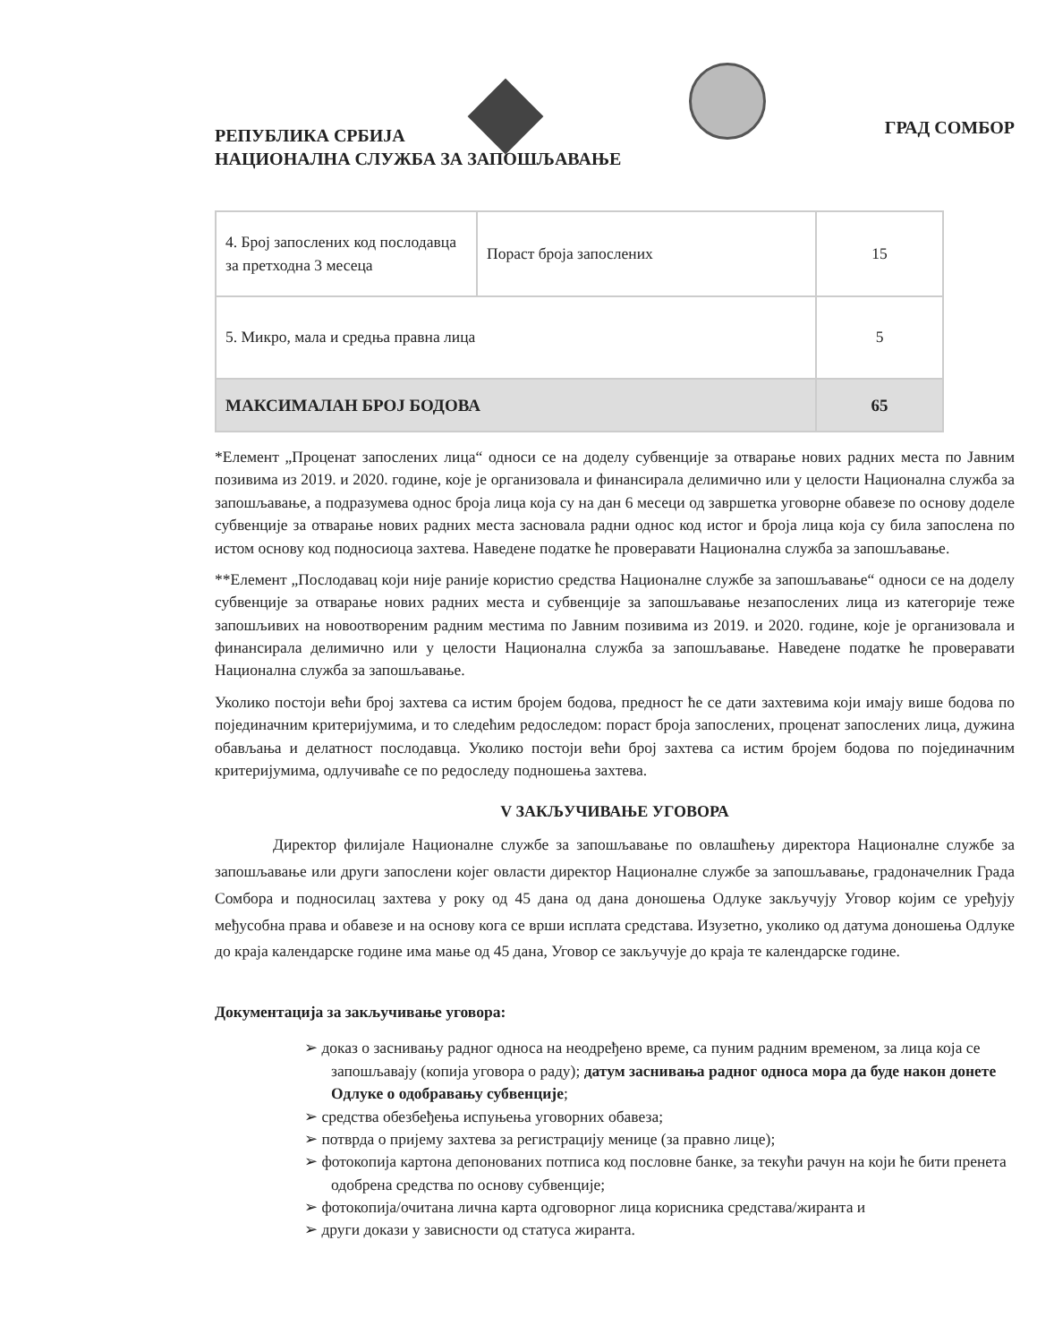РЕПУБЛИКА СРБИЈА
НАЦИОНАЛНА СЛУЖБА ЗА ЗАПОШЉАВАЊЕ
ГРАД СОМБОР
| 4. Број запослених код послодавца за претходна 3 месеца | Пораст броја запослених | 15 |
| 5. Микро, мала и средња правна лица | | 5 |
| МАКСИМАЛАН БРОЈ БОДОВА | | 65 |
*Елемент „Проценат запослених лица“ односи се на доделу субвенције за отварање нових радних места по Јавним позивима из 2019. и 2020. године, које је организовала и финансирала делимично или у целости Национална служба за запошљавање, а подразумева однос броја лица која су на дан 6 месеци од завршетка уговорне обавезе по основу доделе субвенције за отварање нових радних места засновала радни однос код истог и броја лица која су била запослена по истом основу код подносиоца захтева. Наведене податке ће проверавати Национална служба за запошљавање.
**Елемент „Послодавац који није раније користио средства Националне службе за запошљавање“ односи се на доделу субвенције за отварање нових радних места и субвенције за запошљавање незапослених лица из категорије теже запошљивих на новоотвореним радним местима по Јавним позивима из 2019. и 2020. године, које је организовала и финансирала делимично или у целости Национална служба за запошљавање. Наведене податке ће проверавати Национална служба за запошљавање.
Уколико постоји већи број захтева са истим бројем бодова, предност ће се дати захтевима који имају више бодова по појединачним критеријумима, и то следећим редоследом: пораст броја запослених, проценат запослених лица, дужина обављања и делатност послодавца. Уколико постоји већи број захтева са истим бројем бодова по појединачним критеријумима, одлучиваће се по редоследу подношења захтева.
V ЗАКЉУЧИВАЊЕ УГОВОРА
Директор филијале Националне службе за запошљавање по овлашћењу директора Националне службе за запошљавање или други запослени којег овласти директор Националне службе за запошљавање, градоначелник Града Сомбора и подносилац захтева у року од 45 дана од дана доношења Одлуке закључују Уговор којим се уређују међусобна права и обавезе и на основу кога се врши исплата средстава. Изузетно, уколико од датума доношења Одлуке до краја календарске године има мање од 45 дана, Уговор се закључује до краја те календарске године.
Документација за закључивање уговора:
➢ доказ о заснивању радног односа на неодређено време, са пуним радним временом, за лица која се запошљавају (копија уговора о раду); датум заснивања радног односа мора да буде након донете Одлуке о одобравању субвенције;
➢ средства обезбеђења испуњења уговорних обавеза;
➢ потврда о пријему захтева за регистрацију менице (за правно лице);
➢ фотокопија картона депонованих потписа код пословне банке, за текући рачун на који ће бити пренета одобрена средства по основу субвенције;
➢ фотокопија/очитана лична карта одговорног лица корисника средстава/жиранта и
➢ други докази у зависности од статуса жиранта.